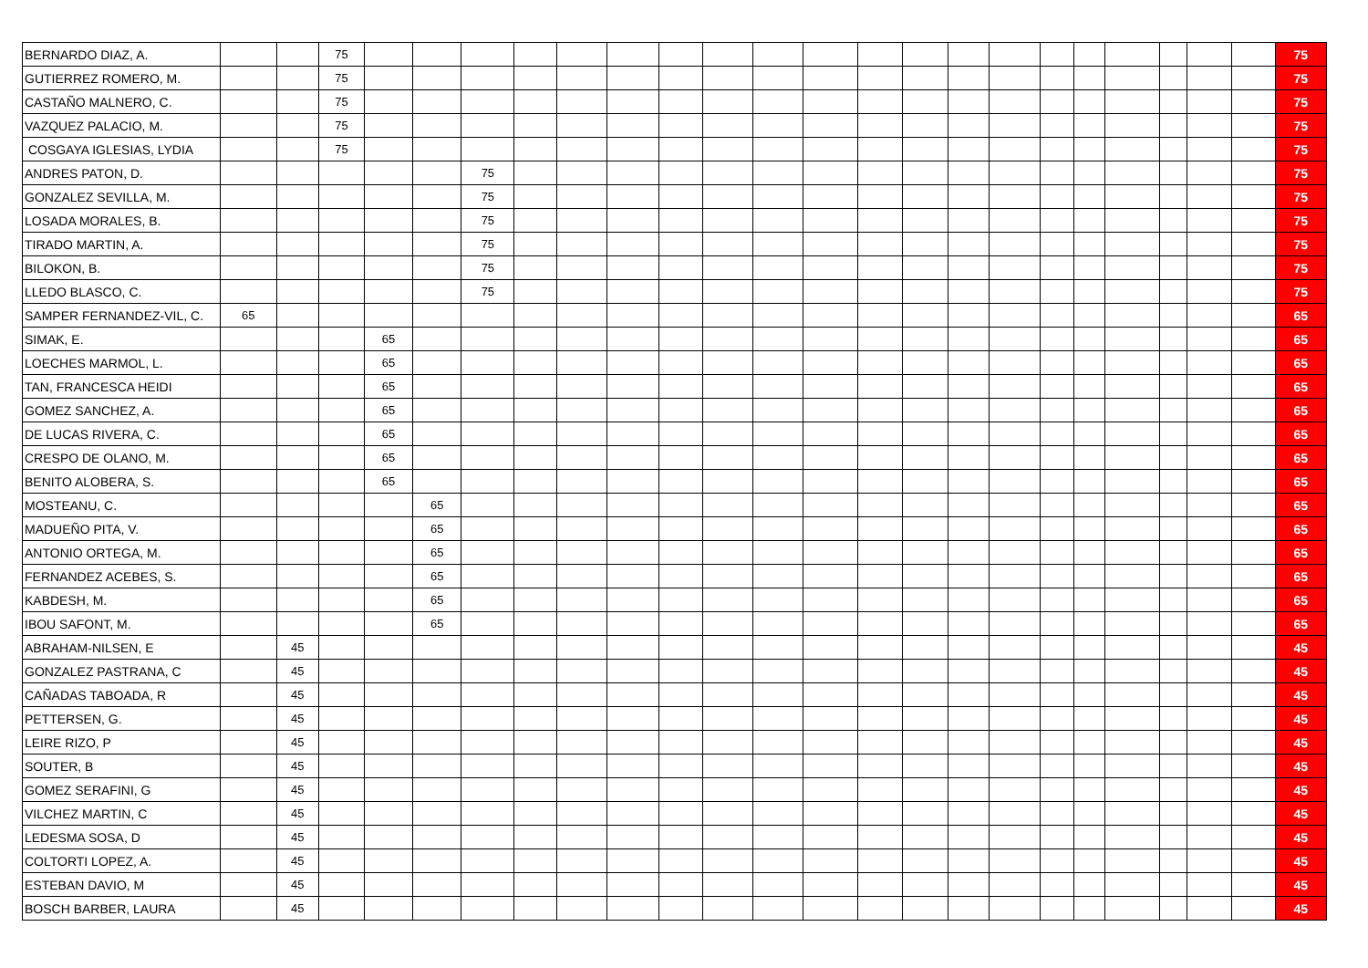| BERNARDO DIAZ, A. | | | 75 | | | | | | | | | | | | | | | | | | | | | 75 |
| GUTIERREZ ROMERO, M. | | | 75 | | | | | | | | | | | | | | | | | | | | | 75 |
| CASTAÑO MALNERO, C. | | | 75 | | | | | | | | | | | | | | | | | | | | | 75 |
| VAZQUEZ PALACIO, M. | | | 75 | | | | | | | | | | | | | | | | | | | | | 75 |
| COSGAYA IGLESIAS, LYDIA | | | 75 | | | | | | | | | | | | | | | | | | | | | 75 |
| ANDRES PATON, D. | | | | | | 75 | | | | | | | | | | | | | | | | | | 75 |
| GONZALEZ SEVILLA, M. | | | | | | 75 | | | | | | | | | | | | | | | | | | 75 |
| LOSADA MORALES, B. | | | | | | 75 | | | | | | | | | | | | | | | | | | 75 |
| TIRADO MARTIN, A. | | | | | | 75 | | | | | | | | | | | | | | | | | | 75 |
| BILOKON, B. | | | | | | 75 | | | | | | | | | | | | | | | | | | 75 |
| LLEDO BLASCO, C. | | | | | | 75 | | | | | | | | | | | | | | | | | | 75 |
| SAMPER FERNANDEZ-VIL, C. | 65 | | | | | | | | | | | | | | | | | | | | | | | 65 |
| SIMAK, E. | | | | 65 | | | | | | | | | | | | | | | | | | | | 65 |
| LOECHES MARMOL, L. | | | | 65 | | | | | | | | | | | | | | | | | | | | 65 |
| TAN, FRANCESCA HEIDI | | | | 65 | | | | | | | | | | | | | | | | | | | | 65 |
| GOMEZ SANCHEZ, A. | | | | 65 | | | | | | | | | | | | | | | | | | | | 65 |
| DE LUCAS RIVERA, C. | | | | 65 | | | | | | | | | | | | | | | | | | | | 65 |
| CRESPO DE OLANO, M. | | | | 65 | | | | | | | | | | | | | | | | | | | | 65 |
| BENITO ALOBERA, S. | | | | 65 | | | | | | | | | | | | | | | | | | | | 65 |
| MOSTEANU, C. | | | | | 65 | | | | | | | | | | | | | | | | | | | 65 |
| MADUEÑO PITA, V. | | | | | 65 | | | | | | | | | | | | | | | | | | | 65 |
| ANTONIO ORTEGA, M. | | | | | 65 | | | | | | | | | | | | | | | | | | | 65 |
| FERNANDEZ ACEBES, S. | | | | | 65 | | | | | | | | | | | | | | | | | | | 65 |
| KABDESH, M. | | | | | 65 | | | | | | | | | | | | | | | | | | | 65 |
| IBOU SAFONT, M. | | | | | 65 | | | | | | | | | | | | | | | | | | | 65 |
| ABRAHAM-NILSEN, E | | 45 | | | | | | | | | | | | | | | | | | | | | | 45 |
| GONZALEZ PASTRANA, C | | 45 | | | | | | | | | | | | | | | | | | | | | | 45 |
| CAÑADAS TABOADA, R | | 45 | | | | | | | | | | | | | | | | | | | | | | 45 |
| PETTERSEN, G. | | 45 | | | | | | | | | | | | | | | | | | | | | | 45 |
| LEIRE RIZO, P | | 45 | | | | | | | | | | | | | | | | | | | | | | 45 |
| SOUTER, B | | 45 | | | | | | | | | | | | | | | | | | | | | | 45 |
| GOMEZ SERAFINI, G | | 45 | | | | | | | | | | | | | | | | | | | | | | 45 |
| VILCHEZ MARTIN, C | | 45 | | | | | | | | | | | | | | | | | | | | | | 45 |
| LEDESMA SOSA, D | | 45 | | | | | | | | | | | | | | | | | | | | | | 45 |
| COLTORTI LOPEZ, A. | | 45 | | | | | | | | | | | | | | | | | | | | | | 45 |
| ESTEBAN DAVIO, M | | 45 | | | | | | | | | | | | | | | | | | | | | | 45 |
| BOSCH BARBER, LAURA | | 45 | | | | | | | | | | | | | | | | | | | | | | 45 |